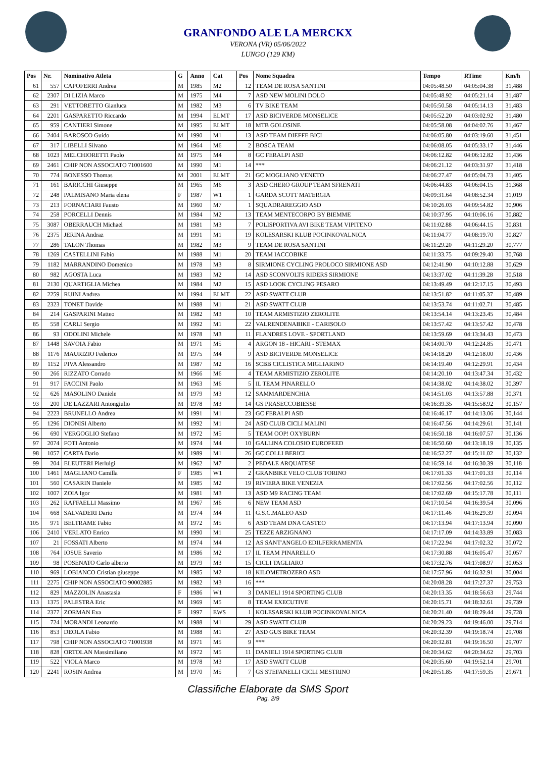GRANFONDO ALE LA MERCKX
VERONA (VR) 05/06/2022
LUNGO (129 KM)
| Pos | Nr. | Nominativo Atleta | G | Anno | Cat | Pos | Nome Squadra | Tempo | RTime | Km/h |
| --- | --- | --- | --- | --- | --- | --- | --- | --- | --- | --- |
| 61 | 557 | CAPOFERRI Andrea | M | 1985 | M2 | 12 | TEAM DE ROSA SANTINI | 04:05:48.50 | 04:05:04.38 | 31,488 |
| 62 | 2307 | DI LIZIA Marco | M | 1975 | M4 | 7 | ASD NEW MOLINI DOLO | 04:05:48.92 | 04:05:21.14 | 31,487 |
| 63 | 291 | VETTORETTO Gianluca | M | 1982 | M3 | 6 | TV BIKE TEAM | 04:05:50.58 | 04:05:14.13 | 31,483 |
| 64 | 2201 | GASPARETTO Riccardo | M | 1994 | ELMT | 17 | ASD BICIVERDE MONSELICE | 04:05:52.20 | 04:03:02.92 | 31,480 |
| 65 | 959 | CANTIERI Simone | M | 1995 | ELMT | 18 | MTB GOLOSINE | 04:05:58.08 | 04:04:02.76 | 31,467 |
| 66 | 2404 | BAROSCO Guido | M | 1990 | M1 | 13 | ASD TEAM DIEFFE BICI | 04:06:05.80 | 04:03:19.60 | 31,451 |
| 67 | 317 | LIBELLI Silvano | M | 1964 | M6 | 2 | BOSCA TEAM | 04:06:08.05 | 04:05:33.17 | 31,446 |
| 68 | 1023 | MELCHIORETTI Paolo | M | 1975 | M4 | 8 | GC FERALPI ASD | 04:06:12.82 | 04:06:12.82 | 31,436 |
| 69 | 2461 | CHIP NON ASSOCIATO 71001600 | M | 1990 | M1 | 14 | *** | 04:06:21.12 | 04:03:31.97 | 31,418 |
| 70 | 774 | BONESSO Thomas | M | 2001 | ELMT | 21 | GC MOGLIANO VENETO | 04:06:27.47 | 04:05:04.73 | 31,405 |
| 71 | 161 | BARICCHI Giuseppe | M | 1965 | M6 | 3 | ASD CHERO GROUP TEAM SFRENATI | 04:06:44.83 | 04:06:04.15 | 31,368 |
| 72 | 248 | PALMISANO Maria elena | F | 1987 | W1 | 1 | GARDA SCOTT MATERGIA | 04:09:31.64 | 04:08:52.34 | 31,019 |
| 73 | 213 | FORNACIARI Fausto | M | 1960 | M7 | 1 | SQUADRAREGGIO ASD | 04:10:26.03 | 04:09:54.82 | 30,906 |
| 74 | 258 | PORCELLI Dennis | M | 1984 | M2 | 13 | TEAM MENTECORPO BY BIEMME | 04:10:37.95 | 04:10:06.16 | 30,882 |
| 75 | 3087 | OBERRAUCH Michael | M | 1981 | M3 | 7 | POLISPORTIVA AVI BIKE TEAM VIPITENO | 04:11:02.88 | 04:06:44.15 | 30,831 |
| 76 | 2375 | JERINA Andraz | M | 1991 | M1 | 19 | KOLESARSKI KLUB POCINKOVALNICA | 04:11:04.77 | 04:08:19.70 | 30,827 |
| 77 | 286 | TALON Thomas | M | 1982 | M3 | 9 | TEAM DE ROSA SANTINI | 04:11:29.20 | 04:11:29.20 | 30,777 |
| 78 | 1269 | CASTELLINI Fabio | M | 1988 | M1 | 20 | TEAM IACCOBIKE | 04:11:33.75 | 04:09:29.40 | 30,768 |
| 79 | 1182 | MARRANDINO Domenico | M | 1978 | M3 | 8 | SIRMIONE CYCLING PROLOCO SIRMIONE ASD | 04:12:41.90 | 04:10:12.88 | 30,629 |
| 80 | 982 | AGOSTA Luca | M | 1983 | M2 | 14 | ASD SCONVOLTS RIDERS SIRMIONE | 04:13:37.02 | 04:11:39.28 | 30,518 |
| 81 | 2130 | QUARTIGLIA Michea | M | 1984 | M2 | 15 | ASD LOOK CYCLING PESARO | 04:13:49.49 | 04:12:17.15 | 30,493 |
| 82 | 2259 | RUINI Andrea | M | 1994 | ELMT | 22 | ASD SWATT CLUB | 04:13:51.82 | 04:11:05.37 | 30,489 |
| 83 | 2323 | TONET Davide | M | 1988 | M1 | 21 | ASD SWATT CLUB | 04:13:53.74 | 04:11:02.71 | 30,485 |
| 84 | 214 | GASPARINI Matteo | M | 1982 | M3 | 10 | TEAM ARMISTIZIO ZEROLITE | 04:13:54.14 | 04:13:23.45 | 30,484 |
| 85 | 558 | CARLI Sergio | M | 1992 | M1 | 22 | VALRENDENABIKE - CARISOLO | 04:13:57.42 | 04:13:57.42 | 30,478 |
| 86 | 93 | ODOLINI Michele | M | 1978 | M3 | 11 | FLANDRES LOVE - SPORTLAND | 04:13:59.69 | 04:13:34.43 | 30,473 |
| 87 | 1448 | SAVOIA Fabio | M | 1971 | M5 | 4 | ARGON 18 - HICARI - STEMAX | 04:14:00.70 | 04:12:24.85 | 30,471 |
| 88 | 1176 | MAURIZIO Federico | M | 1975 | M4 | 9 | ASD BICIVERDE MONSELICE | 04:14:18.20 | 04:12:18.00 | 30,436 |
| 89 | 1152 | PIVA Alessandro | M | 1987 | M2 | 16 | SCBB CICLISTICA MIGLIARINO | 04:14:19.40 | 04:12:29.91 | 30,434 |
| 90 | 266 | RIZZATO Corrado | M | 1966 | M6 | 4 | TEAM ARMISTIZIO ZEROLITE | 04:14:20.10 | 04:13:47.34 | 30,432 |
| 91 | 917 | FACCINI Paolo | M | 1963 | M6 | 5 | IL TEAM PINARELLO | 04:14:38.02 | 04:14:38.02 | 30,397 |
| 92 | 626 | MASOLINO Daniele | M | 1979 | M3 | 12 | SAMMARDENCHIA | 04:14:51.03 | 04:13:57.88 | 30,371 |
| 93 | 200 | DE LAZZARI Antongiulio | M | 1978 | M3 | 14 | GS PRASECCOBIESSE | 04:16:39.35 | 04:15:58.92 | 30,157 |
| 94 | 2223 | BRUNELLO Andrea | M | 1991 | M1 | 23 | GC FERALPI ASD | 04:16:46.17 | 04:14:13.06 | 30,144 |
| 95 | 1296 | DIONISI Alberto | M | 1992 | M1 | 24 | ASD CLUB CICLI MALINI | 04:16:47.56 | 04:14:29.61 | 30,141 |
| 96 | 690 | VERGOGLIO Stefano | M | 1972 | M5 | 5 | TEAM OOP! OXYBURN | 04:16:50.18 | 04:16:07.57 | 30,136 |
| 97 | 2074 | FOTI Antonio | M | 1974 | M4 | 10 | GALLINA COLOSIO EUROFEED | 04:16:50.60 | 04:13:18.19 | 30,135 |
| 98 | 1057 | CARTA Dario | M | 1989 | M1 | 26 | GC COLLI BERICI | 04:16:52.27 | 04:15:11.02 | 30,132 |
| 99 | 204 | ELEUTERI Pierluigi | M | 1962 | M7 | 2 | PEDALE ARQUATESE | 04:16:59.14 | 04:16:30.39 | 30,118 |
| 100 | 1461 | MAGLIANO Camilla | F | 1985 | W1 | 2 | GRANBIKE VELO CLUB TORINO | 04:17:01.33 | 04:17:01.33 | 30,114 |
| 101 | 560 | CASARIN Daniele | M | 1985 | M2 | 19 | RIVIERA BIKE VENEZIA | 04:17:02.56 | 04:17:02.56 | 30,112 |
| 102 | 1007 | ZOIA Igor | M | 1981 | M3 | 13 | ASD M9 RACING TEAM | 04:17:02.69 | 04:15:17.78 | 30,111 |
| 103 | 262 | RAFFAELLI Massimo | M | 1967 | M6 | 6 | NEW TEAM ASD | 04:17:10.54 | 04:16:39.54 | 30,096 |
| 104 | 668 | SALVADERI Dario | M | 1974 | M4 | 11 | G.S.C.MALEO ASD | 04:17:11.46 | 04:16:29.39 | 30,094 |
| 105 | 971 | BELTRAME Fabio | M | 1972 | M5 | 6 | ASD TEAM DNA CASTEO | 04:17:13.94 | 04:17:13.94 | 30,090 |
| 106 | 2410 | VERLATO Enrico | M | 1990 | M1 | 25 | TEZZE ARZIGNANO | 04:17:17.09 | 04:14:33.89 | 30,083 |
| 107 | 21 | FOSSATI Alberto | M | 1974 | M4 | 12 | AS SANT'ANGELO EDILFERRAMENTA | 04:17:22.94 | 04:17:02.32 | 30,072 |
| 108 | 764 | IOSUE Saverio | M | 1986 | M2 | 17 | IL TEAM PINARELLO | 04:17:30.88 | 04:16:05.47 | 30,057 |
| 109 | 98 | POSENATO Carlo alberto | M | 1979 | M3 | 15 | CICLI TAGLIARO | 04:17:32.76 | 04:17:08.97 | 30,053 |
| 110 | 969 | LOBIANCO Cristian giuseppe | M | 1985 | M2 | 18 | KILOMETROZERO ASD | 04:17:57.96 | 04:16:32.91 | 30,004 |
| 111 | 2275 | CHIP NON ASSOCIATO 90002885 | M | 1982 | M3 | 16 | *** | 04:20:08.28 | 04:17:27.37 | 29,753 |
| 112 | 829 | MAZZOLIN Anastasia | F | 1986 | W1 | 3 | DANIELI 1914 SPORTING CLUB | 04:20:13.35 | 04:18:56.63 | 29,744 |
| 113 | 1375 | PALESTRA Eric | M | 1969 | M5 | 8 | TEAM EXECUTIVE | 04:20:15.71 | 04:18:32.61 | 29,739 |
| 114 | 2377 | ZORMAN Eva | F | 1997 | EWS | 1 | KOLESARSKI KLUB POCINKOVALNICA | 04:20:21.40 | 04:18:29.44 | 29,728 |
| 115 | 724 | MORANDI Leonardo | M | 1988 | M1 | 29 | ASD SWATT CLUB | 04:20:29.23 | 04:19:46.00 | 29,714 |
| 116 | 853 | DEOLA Fabio | M | 1988 | M1 | 27 | ASD GUS BIKE TEAM | 04:20:32.39 | 04:19:18.74 | 29,708 |
| 117 | 798 | CHIP NON ASSOCIATO 71001938 | M | 1971 | M5 | 9 | *** | 04:20:32.81 | 04:19:16.50 | 29,707 |
| 118 | 828 | ORTOLAN Massimiliano | M | 1972 | M5 | 11 | DANIELI 1914 SPORTING CLUB | 04:20:34.62 | 04:20:34.62 | 29,703 |
| 119 | 522 | VIOLA Marco | M | 1978 | M3 | 17 | ASD SWATT CLUB | 04:20:35.60 | 04:19:52.14 | 29,701 |
| 120 | 2241 | ROSIN Andrea | M | 1970 | M5 | 7 | GS STEFANELLI CICLI MESTRINO | 04:20:51.85 | 04:17:59.35 | 29,671 |
Classifiche Elaborate da SMS Sport
Pag. 2/9